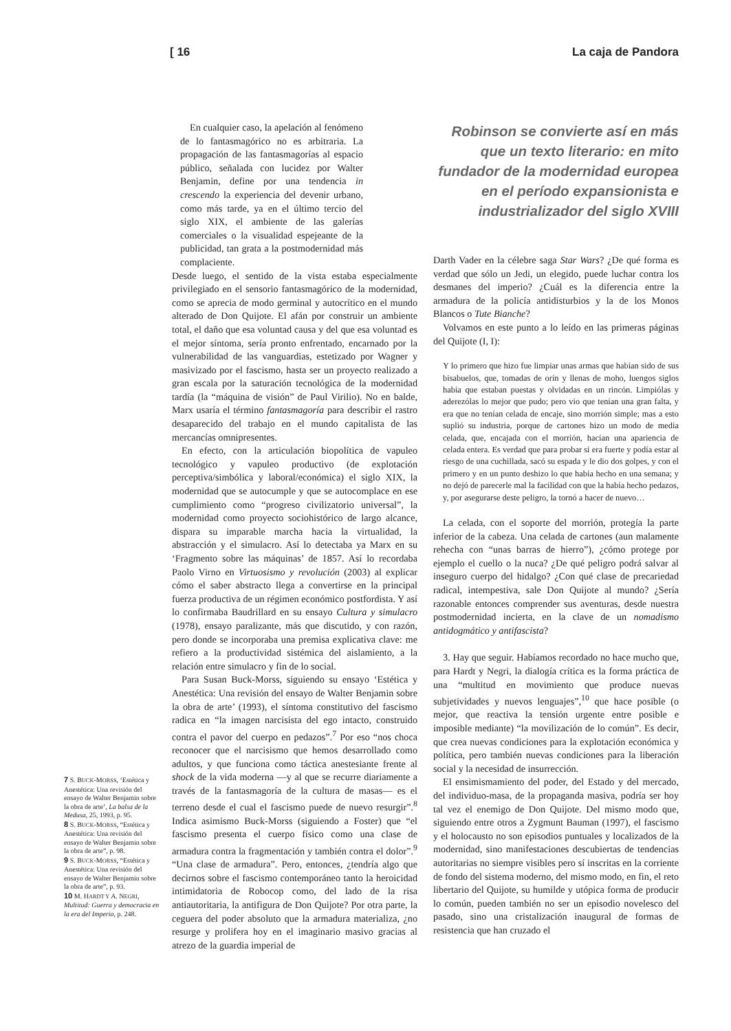[ 16 La caja de Pandora
En cualquier caso, la apelación al fenómeno de lo fantasmagórico no es arbitraria. La propagación de las fantasmagorías al espacio público, señalada con lucidez por Walter Benjamin, define por una tendencia in crescendo la experiencia del devenir urbano, como más tarde, ya en el último tercio del siglo XIX, el ambiente de las galerías comerciales o la visualidad espejeante de la publicidad, tan grata a la postmodernidad más complaciente.
Desde luego, el sentido de la vista estaba especialmente privilegiado en el sensorio fantasmagórico de la modernidad, como se aprecia de modo germinal y autocrítico en el mundo alterado de Don Quijote. El afán por construir un ambiente total, el daño que esa voluntad causa y del que esa voluntad es el mejor síntoma, sería pronto enfrentado, encarnado por la vulnerabilidad de las vanguardias, estetizado por Wagner y masivizado por el fascismo, hasta ser un proyecto realizado a gran escala por la saturación tecnológica de la modernidad tardía (la “máquina de visión” de Paul Virilio). No en balde, Marx usaría el término fantasmagoría para describir el rastro desaparecido del trabajo en el mundo capitalista de las mercancías omnipresentes.
En efecto, con la articulación biopolítica de vapuleo tecnológico y vapuleo productivo (de explotación perceptiva/simbólica y laboral/económica) el siglo XIX, la modernidad que se autocumple y que se autocomplace en ese cumplimiento como “progreso civilizatorio universal”, la modernidad como proyecto sociohistórico de largo alcance, dispara su imparable marcha hacia la virtualidad, la abstracción y el simulacro. Así lo detectaba ya Marx en su ‘Fragmento sobre las máquinas’ de 1857. Así lo recordaba Paolo Virno en Virtuosismo y revolución (2003) al explicar cómo el saber abstracto llega a convertirse en la principal fuerza productiva de un régimen económico postfordista. Y así lo confirmaba Baudrillard en su ensayo Cultura y simulacro (1978), ensayo paralizante, más que discutido, y con razón, pero donde se incorporaba una premisa explicativa clave: me refiero a la productividad sistémica del aislamiento, a la relación entre simulacro y fin de lo social.
Para Susan Buck-Morss, siguiendo su ensayo ‘Estética y Anestética: Una revisión del ensayo de Walter Benjamin sobre la obra de arte’ (1993), el síntoma constitutivo del fascismo radica en “la imagen narcisista del ego intacto, construido contra el pavor del cuerpo en pedazos”.<sup>7</sup> Por eso “nos choca reconocer que el narcisismo que hemos desarrollado como adultos, y que funciona como táctica anestesiante frente al shock de la vida moderna —y al que se recurre diariamente a través de la fantasmagoría de la cultura de masas— es el terreno desde el cual el fascismo puede de nuevo resurgir”.<sup>8</sup> Indica asimismo Buck-Morss (siguiendo a Foster) que “el fascismo presenta el cuerpo físico como una clase de armadura contra la fragmentación y también contra el dolor”.<sup>9</sup> “Una clase de armadura”. Pero, entonces, ¿tendría algo que decirnos sobre el fascismo contemporáneo tanto la heroicidad intimidatoria de Robocop como, del lado de la risa antiautoritaria, la antifigura de Don Quijote? Por otra parte, la ceguera del poder absoluto que la armadura materializa, ¿no resurge y prolifera hoy en el imaginario masivo gracias al atrezo de la guardia imperial de
Robinson se convierte así en más que un texto literario: en mito fundador de la modernidad europea en el período expansionista e industrializador del siglo XVIII
Darth Vader en la célebre saga Star Wars? ¿De qué forma es verdad que sólo un Jedi, un elegido, puede luchar contra los desmanes del imperio? ¿Cuál es la diferencia entre la armadura de la policía antidisturbios y la de los Monos Blancos o Tute Bianche?
Volvamos en este punto a lo leído en las primeras páginas del Quijote (I, I):
Y lo primero que hizo fue limpiar unas armas que habían sido de sus bisabuelos, que, tomadas de orín y llenas de moho, luengos siglos había que estaban puestas y olvidadas en un rincón. Limpiólas y aderezólas lo mejor que pudo; pero vio que tenían una gran falta, y era que no tenían celada de encaje, sino morrión simple; mas a esto suplió su industria, porque de cartones hizo un modo de media celada, que, encajada con el morrión, hacían una apariencia de celada entera. Es verdad que para probar si era fuerte y podía estar al riesgo de una cuchillada, sacó su espada y le dio dos golpes, y con el primero y en un punto deshizo lo que había hecho en una semana; y no dejó de parecerle mal la facilidad con que la había hecho pedazos, y, por asegurarse deste peligro, la tornó a hacer de nuevo…
La celada, con el soporte del morrión, protegía la parte inferior de la cabeza. Una celada de cartones (aun malamente rehecha con “unas barras de hierro”), ¿cómo protege por ejemplo el cuello o la nuca? ¿De qué peligro podrá salvar al inseguro cuerpo del hidalgo? ¿Con qué clase de precariedad radical, intempestiva, sale Don Quijote al mundo? ¿Sería razonable entonces comprender sus aventuras, desde nuestra postmodernidad incierta, en la clave de un nomadismo antidogmático y antifascista?
3. Hay que seguir. Habíamos recordado no hace mucho que, para Hardt y Negri, la dialogía crítica es la forma práctica de una “multitud en movimiento que produce nuevas subjetividades y nuevos lenguajes”,<sup>10</sup> que hace posible (o mejor, que reactiva la tensión urgente entre posible e imposible mediante) “la movilización de lo común”. Es decir, que crea nuevas condiciones para la explotación económica y política, pero también nuevas condiciones para la liberación social y la necesidad de insurrección.
El ensimismamiento del poder, del Estado y del mercado, del individuo-masa, de la propaganda masiva, podría ser hoy tal vez el enemigo de Don Quijote. Del mismo modo que, siguiendo entre otros a Zygmunt Bauman (1997), el fascismo y el holocausto no son episodios puntuales y localizados de la modernidad, sino manifestaciones descubiertas de tendencias autoritarias no siempre visibles pero sí inscritas en la corriente de fondo del sistema moderno, del mismo modo, en fin, el reto libertario del Quijote, su humilde y utópica forma de producir lo común, pueden también no ser un episodio novelesco del pasado, sino una cristalización inaugural de formas de resistencia que han cruzado el
7 S. BUCK-MORSS, ‘Estética y Anestética: Una revisión del ensayo de Walter Benjamin sobre la obra de arte’, La balsa de la Medusa, 25, 1993, p. 95.
8 S. BUCK-MORSS, “Estética y Anestética: Una revisión del ensayo de Walter Benjamin sobre la obra de arte”, p. 98.
9 S. BUCK-MORSS, “Estética y Anestética: Una revisión del ensayo de Walter Benjamin sobre la obra de arte”, p. 93.
10 M. HARDT Y A. NEGRI, Multitud: Guerra y democracia en la era del Imperio, p. 248.